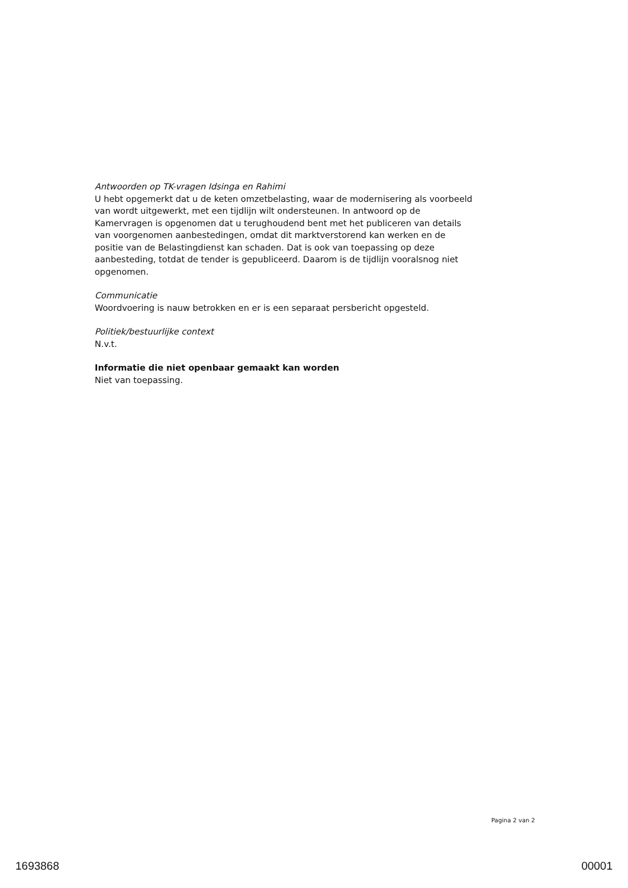Antwoorden op TK-vragen Idsinga en Rahimi
U hebt opgemerkt dat u de keten omzetbelasting, waar de modernisering als voorbeeld van wordt uitgewerkt, met een tijdlijn wilt ondersteunen. In antwoord op de Kamervragen is opgenomen dat u terughoudend bent met het publiceren van details van voorgenomen aanbestedingen, omdat dit marktverstorend kan werken en de positie van de Belastingdienst kan schaden. Dat is ook van toepassing op deze aanbesteding, totdat de tender is gepubliceerd. Daarom is de tijdlijn vooralsnog niet opgenomen.
Communicatie
Woordvoering is nauw betrokken en er is een separaat persbericht opgesteld.
Politiek/bestuurlijke context
N.v.t.
Informatie die niet openbaar gemaakt kan worden
Niet van toepassing.
Pagina 2 van 2
1693868 00001